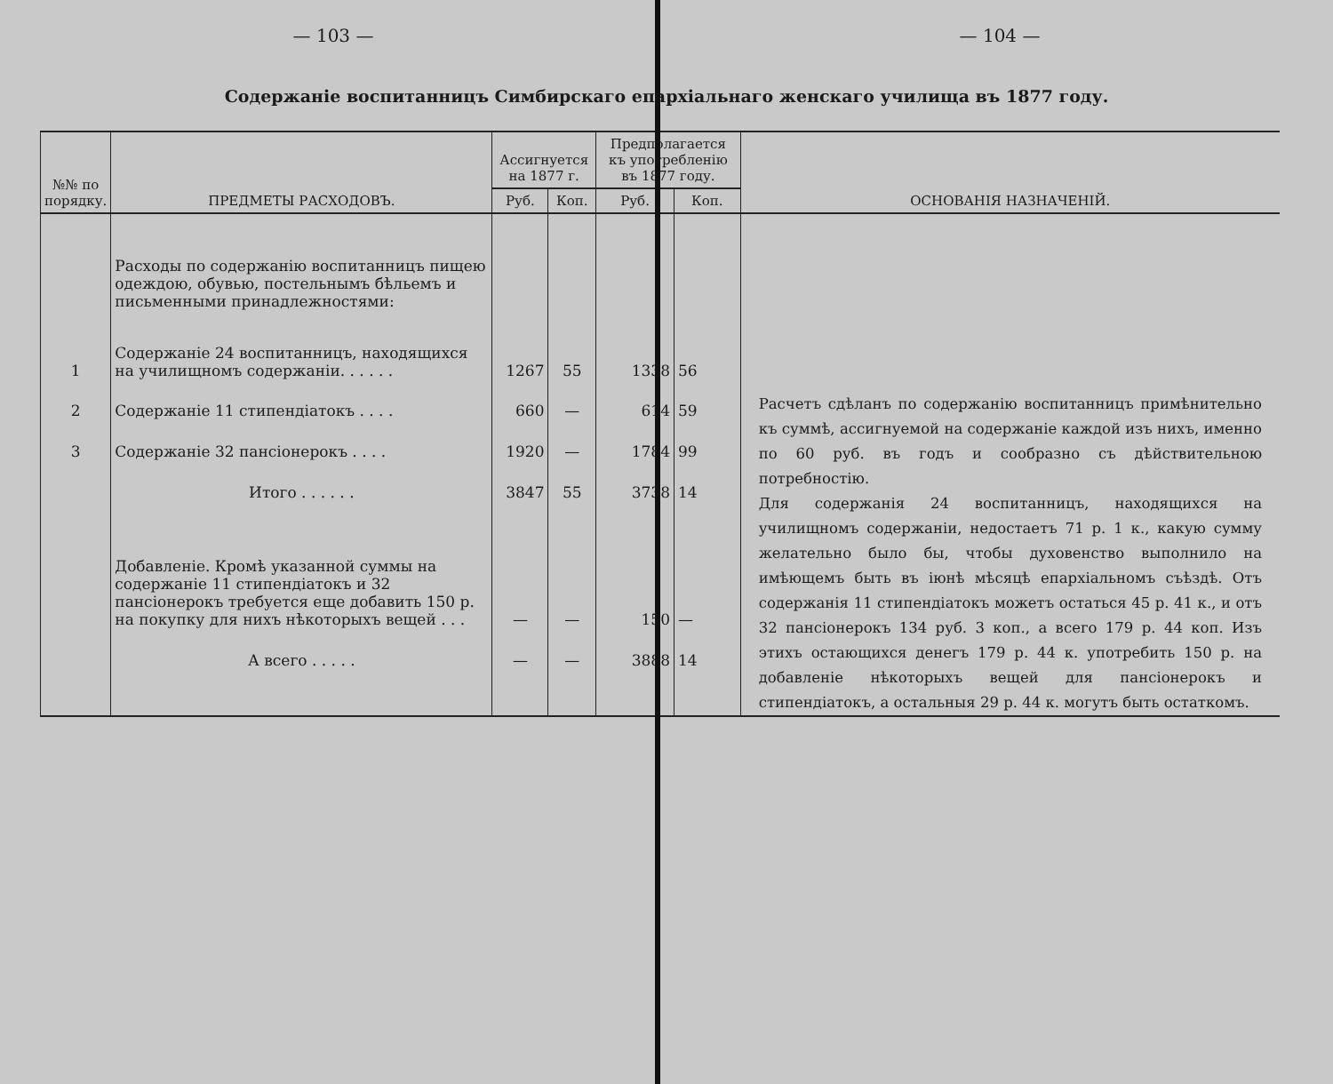— 103 — — 104 —
Содержаніе воспитанницъ Симбирскаго епархіальнаго женскаго училища въ 1877 году.
| №№ по порядку. | ПРЕДМЕТЫ РАСХОДОВЪ. | Ассигнуется на 1877 г. | | Предполагается къ употребленію въ 1877 году. | | ОСНОВАНІЯ НАЗНАЧЕНІЙ. |
| --- | --- | --- | --- | --- | --- | --- |
| | | Руб. | Коп. | Руб. | Коп. | |
| | Расходы по содержанію воспитанницъ пищею одеждою, обувью, постельнымъ бѣльемъ и письменными принадлежностями: | | | | | Расчетъ сдѣланъ по содержанію воспитанницъ примѣнительно къ суммѣ, ассигнуемой на содержаніе каждой изъ нихъ, именно по 60 руб. въ годъ и сообразно съ дѣйствительною потребностію. Для содержанія 24 воспитанницъ, находящихся на училищномъ содержаніи, недостаетъ 71 р. 1 к., какую сумму желательно было бы, чтобы духовенство выполнило на имѣющемъ быть въ іюнѣ мѣсяцѣ епархіальномъ съѣздѣ. Отъ содержанія 11 стипендіатокъ можетъ остаться 45 р. 41 к., и отъ 32 пансіонерокъ 134 руб. 3 коп., а всего 179 р. 44 коп. Изъ этихъ остающихся денегъ 179 р. 44 к. употребить 150 р. на добавленіе нѣкоторыхъ вещей для пансіонерокъ и стипендіатокъ, а остальныя 29 р. 44 к. могутъ быть остаткомъ. |
| 1 | Содержаніе 24 воспитанницъ, находящихся на училищномъ содержаніи. . . . . . | 1267 | 55 | 1338 | 56 | |
| 2 | Содержаніе 11 стипендіатокъ . . . . | 660 | — | 614 | 59 | |
| 3 | Содержаніе 32 пансіонерокъ . . . . | 1920 | — | 1784 | 99 | |
| | Итого . . . . . . | 3847 | 55 | 3738 | 14 | |
| | Добавленіе. Кромѣ указанной суммы на содержаніе 11 стипендіатокъ и 32 пансіонерокъ требуется еще добавить 150 р. на покупку для нихъ нѣкоторыхъ вещей . . . | — | — | 150 | — | |
| | А всего . . . . . | — | — | 3888 | 14 | |